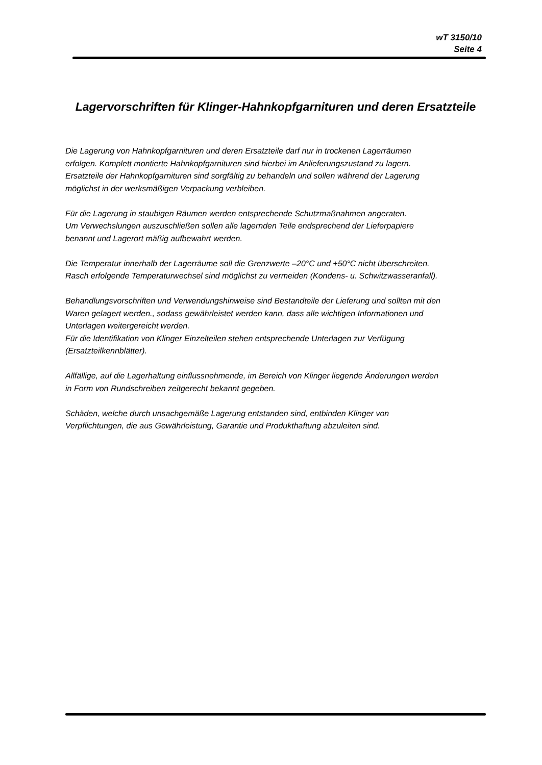wT 3150/10
Seite 4
Lagervorschriften für Klinger-Hahnkopfgarnituren und deren Ersatzteile
Die Lagerung von Hahnkopfgarnituren und deren Ersatzteile darf nur in trockenen Lagerräumen
erfolgen. Komplett montierte Hahnkopfgarnituren sind hierbei im Anlieferungszustand zu lagern.
Ersatzteile der Hahnkopfgarnituren sind sorgfältig zu behandeln und sollen während der Lagerung
möglichst in der werksmäßigen Verpackung verbleiben.
Für die Lagerung in staubigen Räumen werden entsprechende Schutzmaßnahmen angeraten.
Um Verwechslungen auszuschließen sollen alle lagernden Teile endsprechend der Lieferpapiere
benannt und Lagerort mäßig aufbewahrt werden.
Die Temperatur innerhalb der Lagerräume soll die Grenzwerte –20°C und +50°C nicht überschreiten.
Rasch erfolgende Temperaturwechsel sind möglichst zu vermeiden (Kondens- u. Schwitzwasseranfall).
Behandlungsvorschriften und Verwendungshinweise sind Bestandteile der Lieferung und sollten mit den
Waren gelagert werden., sodass gewährleistet werden kann, dass alle wichtigen Informationen und
Unterlagen weitergereicht werden.
Für die Identifikation von Klinger Einzelteilen stehen entsprechende Unterlagen zur Verfügung
(Ersatzteilkennblätter).
Allfällige, auf die Lagerhaltung einflussnehmende, im Bereich von Klinger liegende Änderungen werden
in Form von Rundschreiben zeitgerecht bekannt gegeben.
Schäden, welche durch unsachgemäße Lagerung entstanden sind, entbinden Klinger von
Verpflichtungen, die aus Gewährleistung, Garantie und Produkthaftung abzuleiten sind.